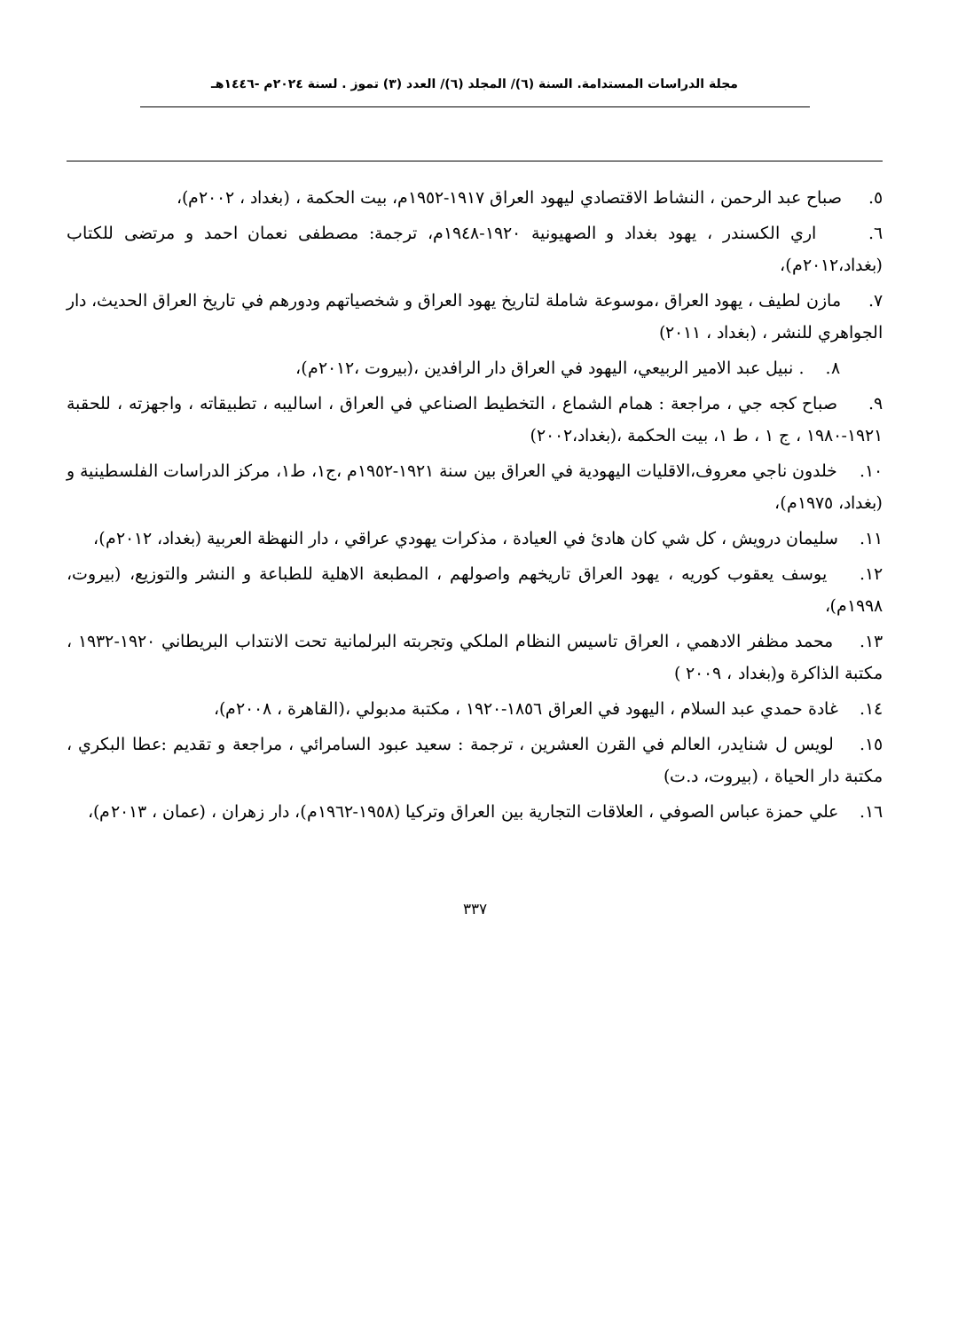مجلة الدراسات المستدامة. السنة (٦)/ المجلد (٦)/ العدد (٣) تموز . لسنة ٢٠٢٤م -١٤٤٦هـ
٥. صباح عبد الرحمن ، النشاط الاقتصادي ليهود العراق ١٩١٧-١٩٥٢م، بيت الحكمة ، (بغداد ، ٢٠٠٢م)،
٦. اري الكسندر ، يهود بغداد و الصهيونية ١٩٢٠-١٩٤٨م، ترجمة: مصطفى نعمان احمد و مرتضى للكتاب (بغداد،٢٠١٢م)،
٧. مازن لطيف ، يهود العراق ،موسوعة شاملة لتاريخ يهود العراق و شخصياتهم ودورهم في تاريخ العراق الحديث، دار الجواهري للنشر ، (بغداد ، ٢٠١١)
٨. . نبيل عبد الامير الربيعي، اليهود في العراق دار الرافدين ،(بيروت ،٢٠١٢م)،
٩. صباح كجه جي ، مراجعة : همام الشماع ، التخطيط الصناعي في العراق ، اساليبه ، تطبيقاته ، واجهزته ، للحقبة ١٩٢١-١٩٨٠ ، ج ١ ، ط ١، بيت الحكمة ،(بغداد،٢٠٠٢)
١٠. خلدون ناجي معروف،الاقليات اليهودية في العراق بين سنة ١٩٢١-١٩٥٢م ،ج١، ط١، مركز الدراسات الفلسطينية و (بغداد، ١٩٧٥م)،
١١. سليمان درويش ، كل شي كان هادئ في العيادة ، مذكرات يهودي عراقي ، دار النهظة العربية (بغداد، ٢٠١٢م)،
١٢. يوسف يعقوب كوريه ، يهود العراق تاريخهم واصولهم ، المطبعة الاهلية للطباعة و النشر والتوزيع، (بيروت، ١٩٩٨م)،
١٣. محمد مظفر الادهمي ، العراق تاسيس النظام الملكي وتجربته البرلمانية تحت الانتداب البريطاني ١٩٢٠-١٩٣٢ ، مكتبة الذاكرة و(بغداد ، ٢٠٠٩ )
١٤. غادة حمدي عبد السلام ، اليهود في العراق ١٨٥٦-١٩٢٠ ، مكتبة مدبولي ،(القاهرة ، ٢٠٠٨م)،
١٥. لويس ل شنايدر، العالم في القرن العشرين ، ترجمة : سعيد عبود السامرائي ، مراجعة و تقديم :عطا البكري ، مكتبة دار الحياة ، (بيروت، د.ت)
١٦. علي حمزة عباس الصوفي ، العلاقات التجارية بين العراق وتركيا (١٩٥٨-١٩٦٢م)، دار زهران ، (عمان ، ٢٠١٣م)،
٣٣٧